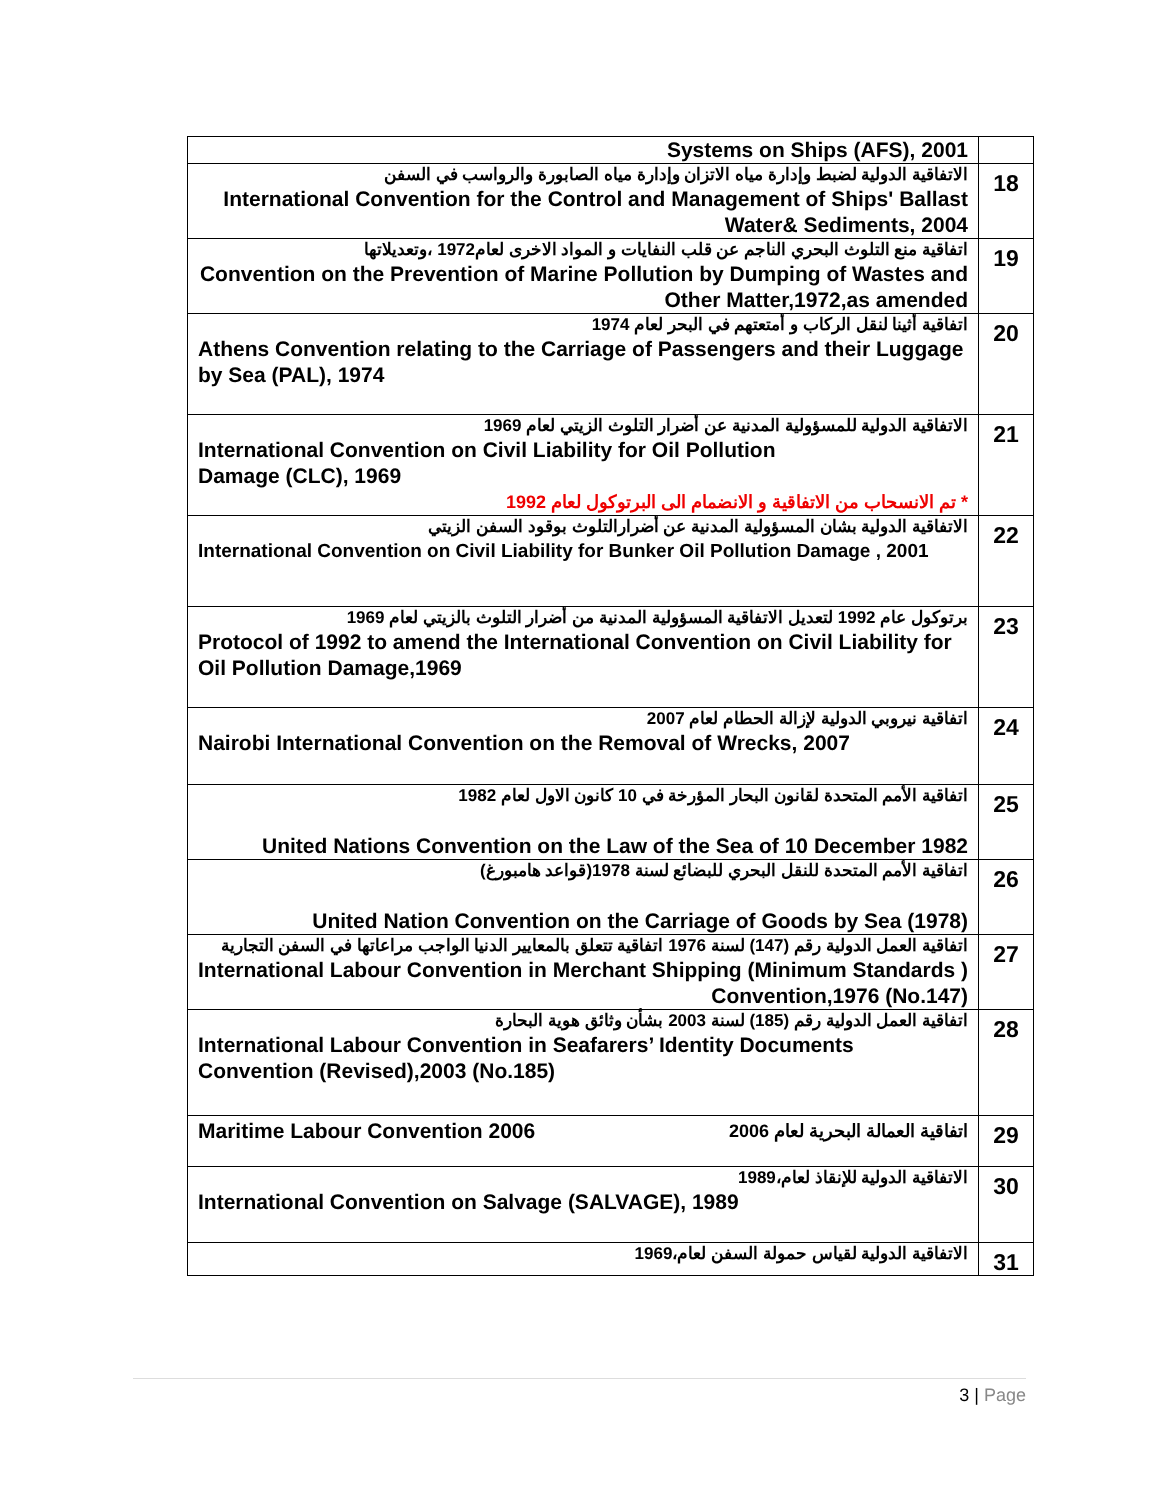| Systems on Ships (AFS), 2001 | |
| الاتفاقية الدولية لضبط وإدارة مياه الاتزان وإدارة مياه الصابورة والرواسب في السفن International Convention for the Control and Management of Ships' Ballast Water& Sediments, 2004 | 18 |
| اتفاقية منع التلوث البحري الناجم عن قلب النفايات و المواد الاخرى لعام1972 ،وتعديلاتها Convention on the Prevention of Marine Pollution by Dumping of Wastes and Other Matter,1972,as amended | 19 |
| اتفاقية أثينا لنقل الركاب و أمتعتهم في البحر لعام 1974 Athens Convention relating to the Carriage of Passengers and their Luggage by Sea (PAL), 1974 | 20 |
| الاتفاقية الدولية للمسؤولية المدنية عن أضرار التلوث الزيتي لعام 1969 International Convention on Civil Liability for Oil Pollution Damage (CLC), 1969 * تم الانسحاب من الاتفاقية و الانضمام الى البرتوكول لعام 1992 | 21 |
| الاتفاقية الدولية بشان المسؤولية المدنية عن أضرارالتلوث بوقود السفن الزيتي International Convention on Civil Liability for Bunker Oil Pollution Damage , 2001 | 22 |
| برتوكول عام 1992 لتعديل الاتفاقية المسؤولية المدنية من أضرار التلوث بالزيتي لعام 1969 Protocol of 1992 to amend the International Convention on Civil Liability for Oil Pollution Damage,1969 | 23 |
| اتفاقية نيروبي الدولية لإزالة الحطام لعام 2007 Nairobi International Convention on the Removal of Wrecks, 2007 | 24 |
| اتفاقية الأمم المتحدة لقانون البحار المؤرخة في 10 كانون الاول لعام 1982 United Nations Convention on the Law of the Sea of 10 December 1982 | 25 |
| اتفاقية الأمم المتحدة للنقل البحري للبضائع لسنة 1978(قواعد هامبورغ) United Nation Convention on the Carriage of Goods by Sea (1978) | 26 |
| اتفاقية العمل الدولية رقم (147) لسنة 1976 اتفاقية تتعلق بالمعايير الدنيا الواجب مراعاتها في السفن التجارية International Labour Convention in Merchant Shipping (Minimum Standards ) Convention,1976 (No.147) | 27 |
| اتفاقية العمل الدولية رقم (185) لسنة 2003 بشأن وثائق هوية البحارة International Labour Convention in Seafarers’ Identity Documents Convention (Revised),2003 (No.185) | 28 |
| Maritime Labour Convention 2006 اتفاقية العمالة البحرية لعام 2006 | 29 |
| الاتفاقية الدولية للإنقاذ لعام،1989 International Convention on Salvage (SALVAGE), 1989 | 30 |
| الاتفاقية الدولية لقياس حمولة السفن لعام،1969 | 31 |
3 | Page